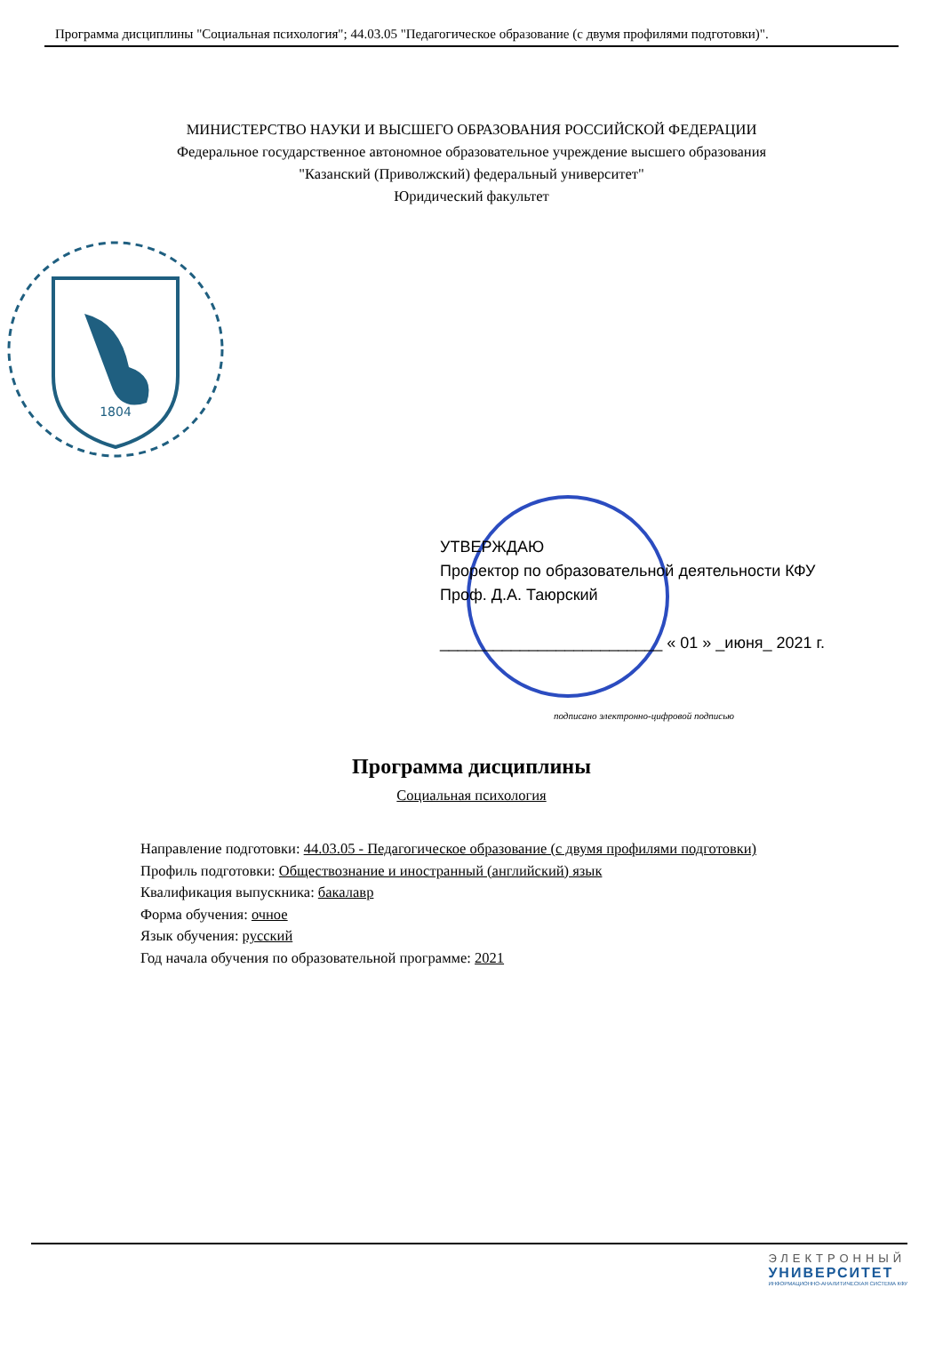Программа дисциплины "Социальная психология"; 44.03.05 "Педагогическое образование (с двумя профилями подготовки)".
МИНИСТЕРСТВО НАУКИ И ВЫСШЕГО ОБРАЗОВАНИЯ РОССИЙСКОЙ ФЕДЕРАЦИИ
Федеральное государственное автономное образовательное учреждение высшего образования
"Казанский (Приволжский) федеральный университет"
Юридический факультет
1804
УТВЕРЖДАЮ
Проректор по образовательной деятельности КФУ
Проф. Д.А. Таюрский
_________________________ « 01 » _июня_ 2021 г.
подписано электронно-цифровой подписью
Программа дисциплины
Социальная психология
Направление подготовки: 44.03.05 - Педагогическое образование (с двумя профилями подготовки)
Профиль подготовки: Обществознание и иностранный (английский) язык
Квалификация выпускника: бакалавр
Форма обучения: очное
Язык обучения: русский
Год начала обучения по образовательной программе: 2021
ЭЛЕКТРОННЫЙ
УНИВЕРСИТЕТ
ИНФОРМАЦИОННО-АНАЛИТИЧЕСКАЯ СИСТЕМА КФУ